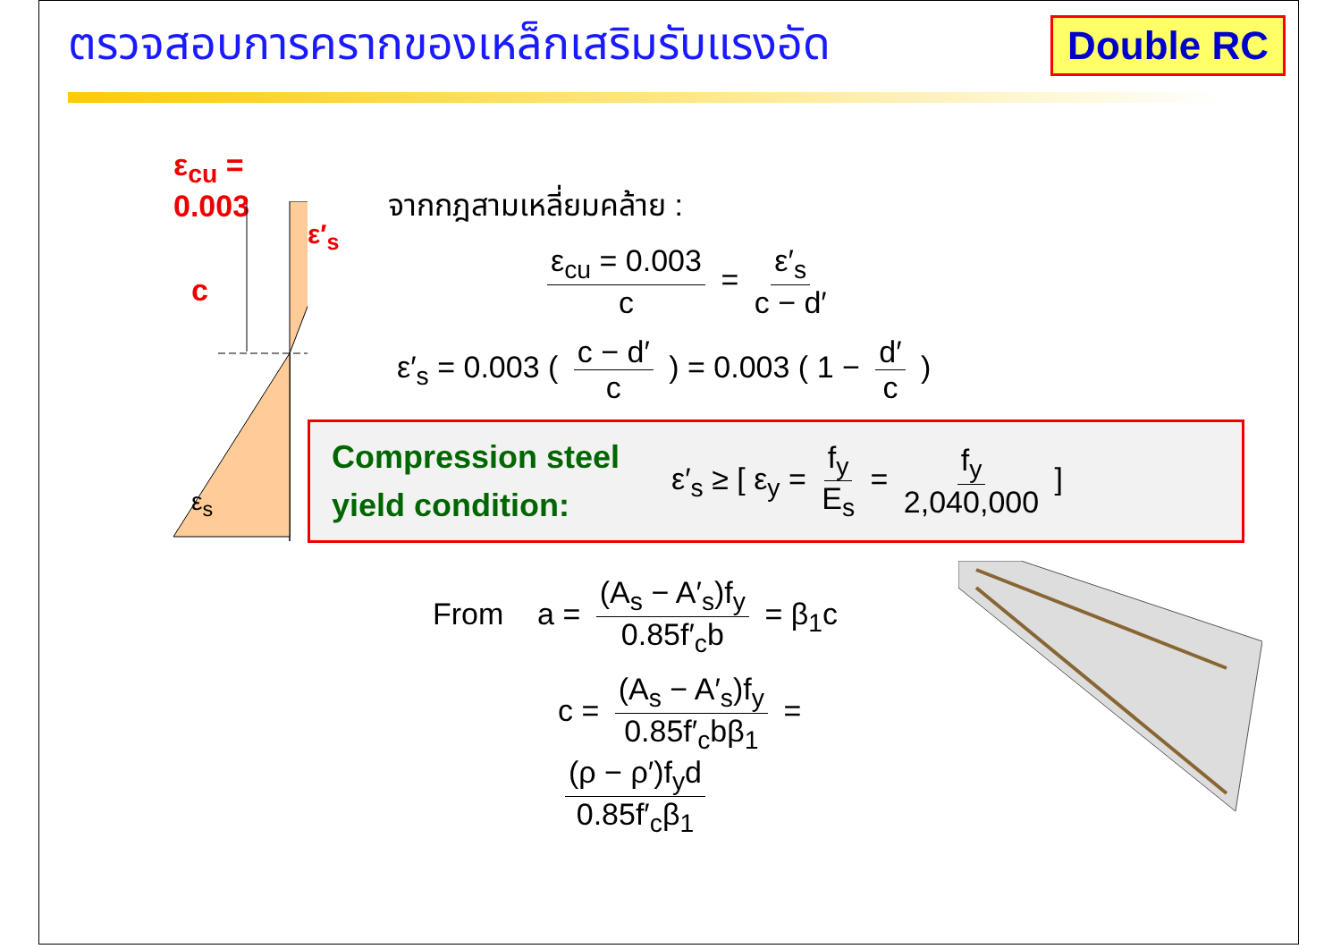ตรวจสอบการครากของเหล็กเสริมรับแรงอัด
Double RC
ε<sub>cu</sub> = 0.003
c
ε′<sub>s</sub>
ε<sub>s</sub>
จากกฎสามเหลี่ยมคล้าย :
ε<sub>cu</sub> = 0.003 c = ε′<sub>s</sub> c − d′
ε′<sub>s</sub> = 0.003 ( c − d′ c ) = 0.003 ( 1 − d′ c )
Compression steel yield condition:
ε′<sub>s</sub> ≥ [ ε<sub>y</sub> = f<sub>y</sub> E<sub>s</sub> = f<sub>y</sub> 2,040,000 ]
From a = (A<sub>s</sub> − A′<sub>s</sub>)f<sub>y</sub> 0.85f′<sub>c</sub>b = β<sub>1</sub>c
c = (A<sub>s</sub> − A′<sub>s</sub>)f<sub>y</sub> 0.85f′<sub>c</sub>bβ<sub>1</sub> = (ρ − ρ′)f<sub>y</sub>d 0.85f′<sub>c</sub>β<sub>1</sub>